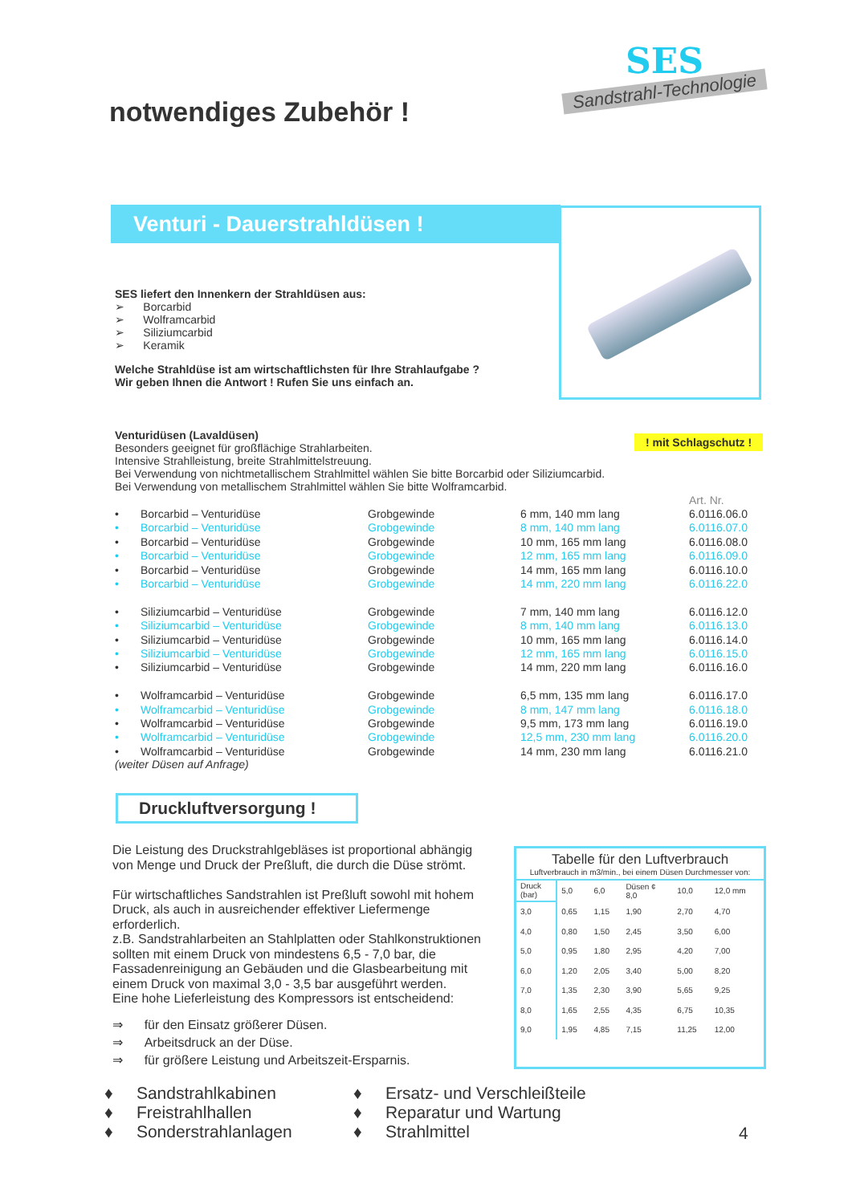notwendiges Zubehör !
SES
Sandstrahl-Technologie
Venturi - Dauerstrahldüsen !
! mit Schlagschutz !
SES liefert den Innenkern der Strahldüsen aus:
➢ Borcarbid
➢ Wolframcarbid
➢ Siliziumcarbid
➢ Keramik
Welche Strahldüse ist am wirtschaftlichsten für Ihre Strahlaufgabe ?
Wir geben Ihnen die Antwort ! Rufen Sie uns einfach an.
Venturidüsen (Lavaldüsen)
Besonders geeignet für großflächige Strahlarbeiten.
Intensive Strahlleistung, breite Strahlmittelstreuung.
Bei Verwendung von nichtmetallischem Strahlmittel wählen Sie bitte Borcarbid oder Siliziumcarbid.
Bei Verwendung von metallischem Strahlmittel wählen Sie bitte Wolframcarbid.
| | | | | Art. Nr. |
| • | Borcarbid – Venturidüse | Grobgewinde | 6 mm, 140 mm lang | 6.0116.06.0 |
| • | Borcarbid – Venturidüse | Grobgewinde | 8 mm, 140 mm lang | 6.0116.07.0 |
| • | Borcarbid – Venturidüse | Grobgewinde | 10 mm, 165 mm lang | 6.0116.08.0 |
| • | Borcarbid – Venturidüse | Grobgewinde | 12 mm, 165 mm lang | 6.0116.09.0 |
| • | Borcarbid – Venturidüse | Grobgewinde | 14 mm, 165 mm lang | 6.0116.10.0 |
| • | Borcarbid – Venturidüse | Grobgewinde | 14 mm, 220 mm lang | 6.0116.22.0 |
| • | Siliziumcarbid – Venturidüse | Grobgewinde | 7 mm, 140 mm lang | 6.0116.12.0 |
| • | Siliziumcarbid – Venturidüse | Grobgewinde | 8 mm, 140 mm lang | 6.0116.13.0 |
| • | Siliziumcarbid – Venturidüse | Grobgewinde | 10 mm, 165 mm lang | 6.0116.14.0 |
| • | Siliziumcarbid – Venturidüse | Grobgewinde | 12 mm, 165 mm lang | 6.0116.15.0 |
| • | Siliziumcarbid – Venturidüse | Grobgewinde | 14 mm, 220 mm lang | 6.0116.16.0 |
| • | Wolframcarbid – Venturidüse | Grobgewinde | 6,5 mm, 135 mm lang | 6.0116.17.0 |
| • | Wolframcarbid – Venturidüse | Grobgewinde | 8 mm, 147 mm lang | 6.0116.18.0 |
| • | Wolframcarbid – Venturidüse | Grobgewinde | 9,5 mm, 173 mm lang | 6.0116.19.0 |
| • | Wolframcarbid – Venturidüse | Grobgewinde | 12,5 mm, 230 mm lang | 6.0116.20.0 |
| • | Wolframcarbid – Venturidüse | Grobgewinde | 14 mm, 230 mm lang | 6.0116.21.0 |
(weiter Düsen auf Anfrage)
Druckluftversorgung !
Die Leistung des Druckstrahlgebläses ist proportional abhängig von Menge und Druck der Preßluft, die durch die Düse strömt.
Für wirtschaftliches Sandstrahlen ist Preßluft sowohl mit hohem Druck, als auch in ausreichender effektiver Liefermenge erforderlich.
z.B. Sandstrahlarbeiten an Stahlplatten oder Stahlkonstruktionen sollten mit einem Druck von mindestens 6,5 - 7,0 bar, die Fassadenreinigung an Gebäuden und die Glasbearbeitung mit einem Druck von maximal 3,0 - 3,5 bar ausgeführt werden.
Eine hohe Lieferleistung des Kompressors ist entscheidend:
⇒ für den Einsatz größerer Düsen.
⇒ Arbeitsdruck an der Düse.
⇒ für größere Leistung und Arbeitszeit-Ersparnis.
Tabelle für den Luftverbrauch
Luftverbrauch in m3/min., bei einem Düsen Durchmesser von:
| Druck (bar) | 5,0 | 6,0 | Düsen ¢ 8,0 | 10,0 | 12,0 mm |
| --- | --- | --- | --- | --- | --- |
| 3,0 | 0,65 | 1,15 | 1,90 | 2,70 | 4,70 |
| 4,0 | 0,80 | 1,50 | 2,45 | 3,50 | 6,00 |
| 5,0 | 0,95 | 1,80 | 2,95 | 4,20 | 7,00 |
| 6,0 | 1,20 | 2,05 | 3,40 | 5,00 | 8,20 |
| 7,0 | 1,35 | 2,30 | 3,90 | 5,65 | 9,25 |
| 8,0 | 1,65 | 2,55 | 4,35 | 6,75 | 10,35 |
| 9,0 | 1,95 | 4,85 | 7,15 | 11,25 | 12,00 |
♦ Sandstrahlkabinen
♦ Freistrahlhallen
♦ Sonderstrahlanlagen
♦ Ersatz- und Verschleißteile
♦ Reparatur und Wartung
♦ Strahlmittel
4